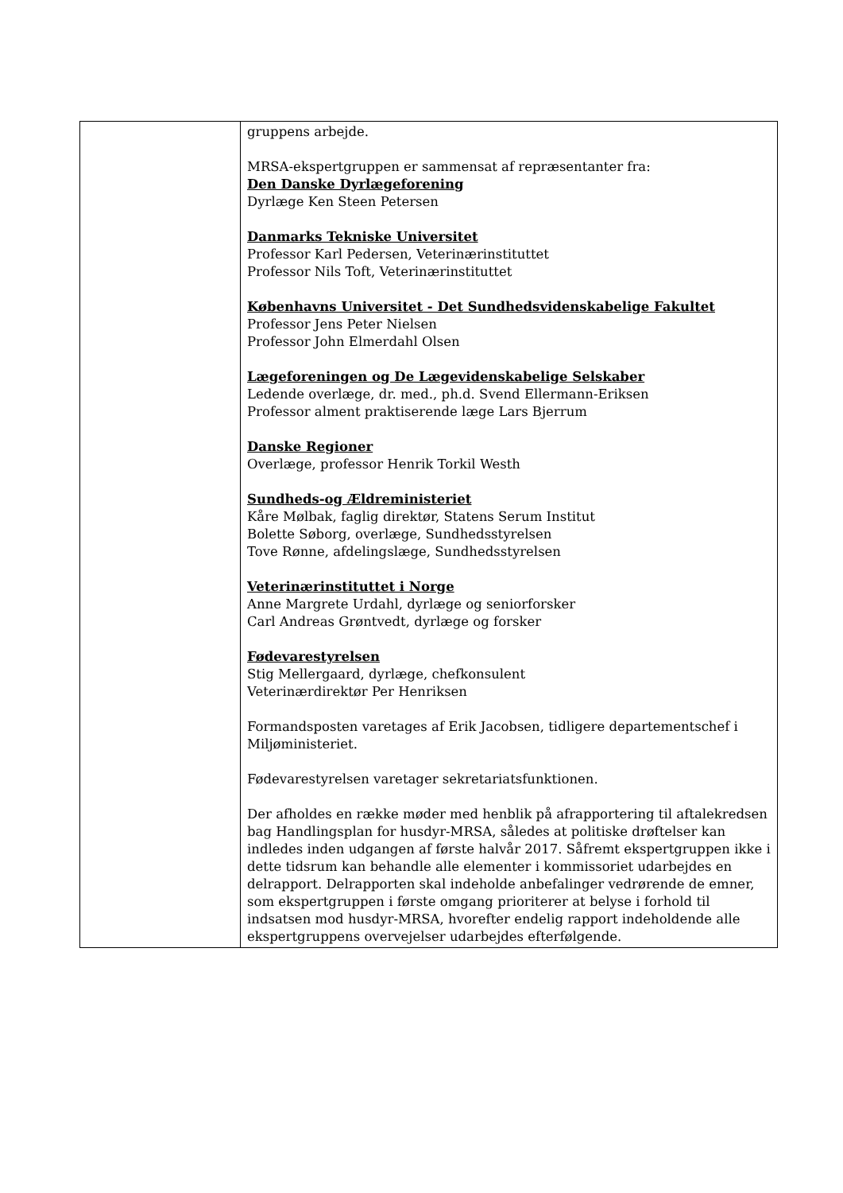| | gruppens arbejde. MRSA-ekspertgruppen er sammensat af repræsentanter fra: Den Danske Dyrlægeforening Dyrlæge Ken Steen Petersen Danmarks Tekniske Universitet Professor Karl Pedersen, Veterinærinstituttet Professor Nils Toft, Veterinærinstituttet Københavns Universitet - Det Sundhedsvidenskabelige Fakultet Professor Jens Peter Nielsen Professor John Elmerdahl Olsen Lægeforeningen og De Lægevidenskabelige Selskaber Ledende overlæge, dr. med., ph.d. Svend Ellermann-Eriksen Professor alment praktiserende læge Lars Bjerrum Danske Regioner Overlæge, professor Henrik Torkil Westh Sundheds-og Ældreministeriet Kåre Mølbak, faglig direktør, Statens Serum Institut Bolette Søborg, overlæge, Sundhedsstyrelsen Tove Rønne, afdelingslæge, Sundhedsstyrelsen Veterinærinstituttet i Norge Anne Margrete Urdahl, dyrlæge og seniorforsker Carl Andreas Grøntvedt, dyrlæge og forsker Fødevarestyrelsen Stig Mellergaard, dyrlæge, chefkonsulent Veterinærdirektør Per Henriksen Formandsposten varetages af Erik Jacobsen, tidligere departementschef i Miljøministeriet. Fødevarestyrelsen varetager sekretariatsfunktionen. Der afholdes en række møder med henblik på afrapportering til aftalekredsen bag Handlingsplan for husdyr-MRSA, således at politiske drøftelser kan indledes inden udgangen af første halvår 2017. Såfremt ekspertgruppen ikke i dette tidsrum kan behandle alle elementer i kommissoriet udarbejdes en delrapport. Delrapporten skal indeholde anbefalinger vedrørende de emner, som ekspertgruppen i første omgang prioriterer at belyse i forhold til indsatsen mod husdyr-MRSA, hvorefter endelig rapport indeholdende alle ekspertgruppens overvejelser udarbejdes efterfølgende. |